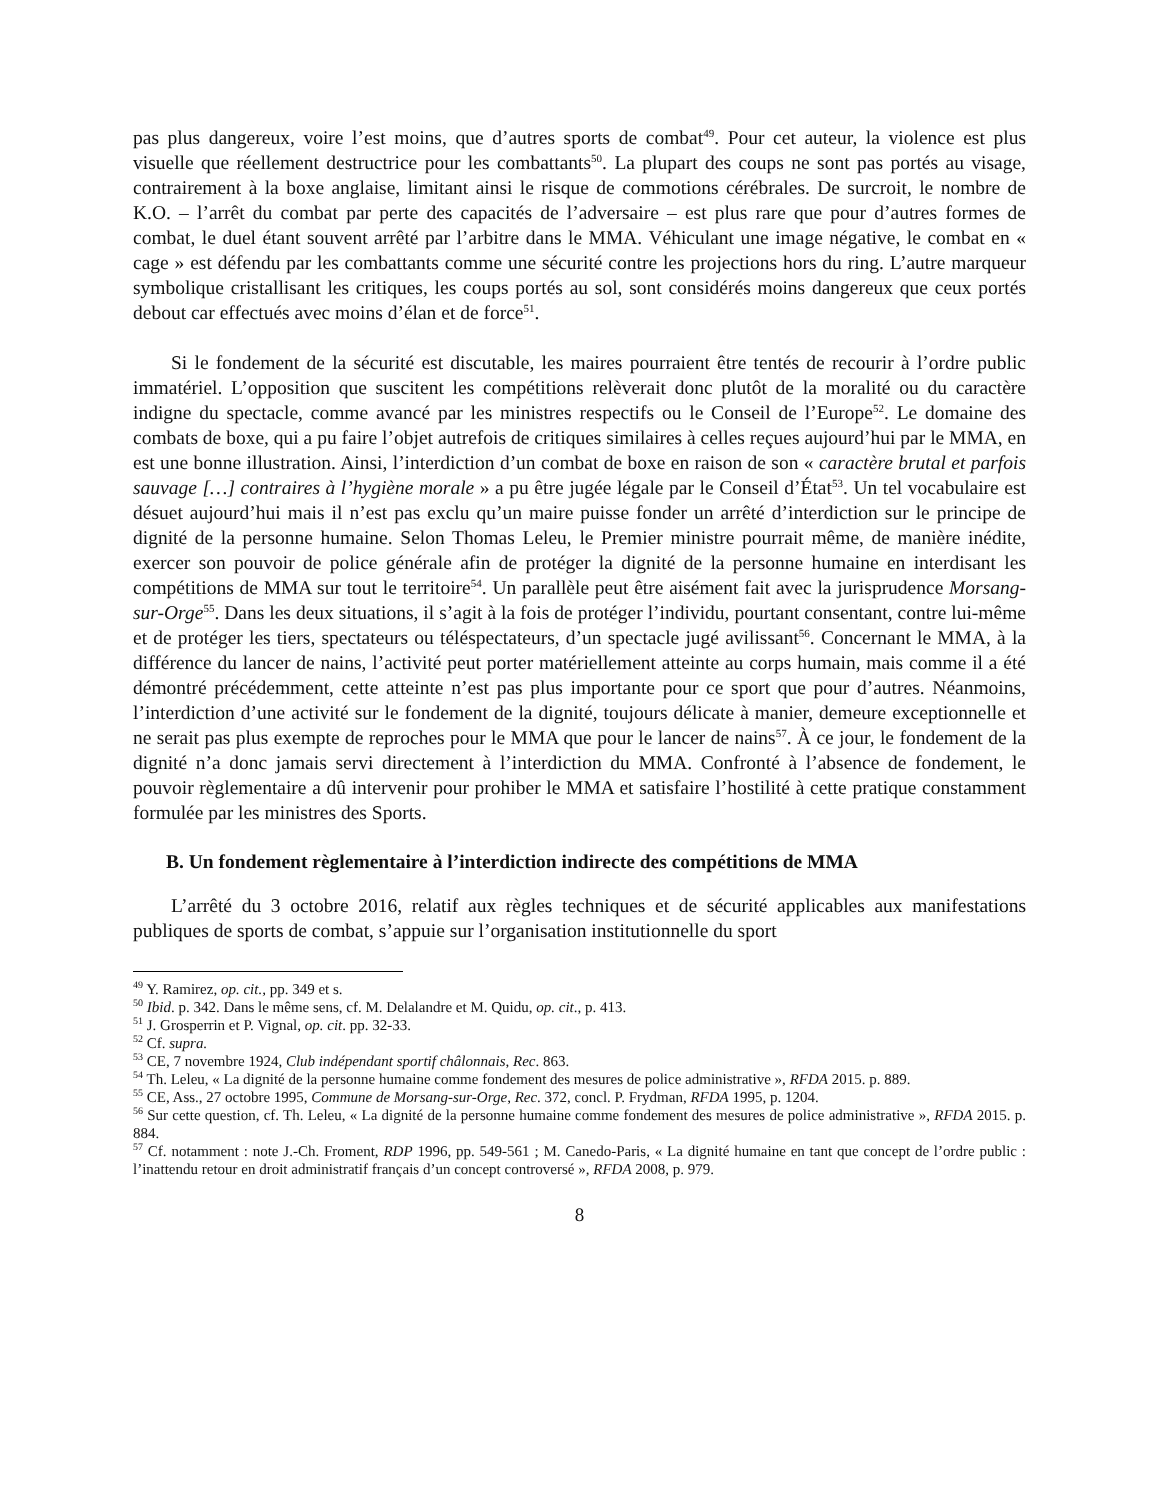pas plus dangereux, voire l’est moins, que d’autres sports de combat<sup>49</sup>. Pour cet auteur, la violence est plus visuelle que réellement destructrice pour les combattants<sup>50</sup>. La plupart des coups ne sont pas portés au visage, contrairement à la boxe anglaise, limitant ainsi le risque de commotions cérébrales. De surcroit, le nombre de K.O. – l’arrêt du combat par perte des capacités de l’adversaire – est plus rare que pour d’autres formes de combat, le duel étant souvent arrêté par l’arbitre dans le MMA. Véhiculant une image négative, le combat en « cage » est défendu par les combattants comme une sécurité contre les projections hors du ring. L’autre marqueur symbolique cristallisant les critiques, les coups portés au sol, sont considérés moins dangereux que ceux portés debout car effectués avec moins d’élan et de force<sup>51</sup>.
Si le fondement de la sécurité est discutable, les maires pourraient être tentés de recourir à l’ordre public immatériel. L’opposition que suscitent les compétitions relèverait donc plutôt de la moralité ou du caractère indigne du spectacle, comme avancé par les ministres respectifs ou le Conseil de l’Europe<sup>52</sup>. Le domaine des combats de boxe, qui a pu faire l’objet autrefois de critiques similaires à celles reçues aujourd’hui par le MMA, en est une bonne illustration. Ainsi, l’interdiction d’un combat de boxe en raison de son « caractère brutal et parfois sauvage […] contraires à l’hygiène morale » a pu être jugée légale par le Conseil d’État<sup>53</sup>. Un tel vocabulaire est désuet aujourd’hui mais il n’est pas exclu qu’un maire puisse fonder un arrêté d’interdiction sur le principe de dignité de la personne humaine. Selon Thomas Leleu, le Premier ministre pourrait même, de manière inédite, exercer son pouvoir de police générale afin de protéger la dignité de la personne humaine en interdisant les compétitions de MMA sur tout le territoire<sup>54</sup>. Un parallèle peut être aisément fait avec la jurisprudence Morsang-sur-Orge<sup>55</sup>. Dans les deux situations, il s’agit à la fois de protéger l’individu, pourtant consentant, contre lui-même et de protéger les tiers, spectateurs ou téléspectateurs, d’un spectacle jugé avilissant<sup>56</sup>. Concernant le MMA, à la différence du lancer de nains, l’activité peut porter matériellement atteinte au corps humain, mais comme il a été démontré précédemment, cette atteinte n’est pas plus importante pour ce sport que pour d’autres. Néanmoins, l’interdiction d’une activité sur le fondement de la dignité, toujours délicate à manier, demeure exceptionnelle et ne serait pas plus exempte de reproches pour le MMA que pour le lancer de nains<sup>57</sup>. À ce jour, le fondement de la dignité n’a donc jamais servi directement à l’interdiction du MMA. Confronté à l’absence de fondement, le pouvoir règlementaire a dû intervenir pour prohiber le MMA et satisfaire l’hostilité à cette pratique constamment formulée par les ministres des Sports.
B. Un fondement règlementaire à l’interdiction indirecte des compétitions de MMA
L’arrêté du 3 octobre 2016, relatif aux règles techniques et de sécurité applicables aux manifestations publiques de sports de combat, s’appuie sur l’organisation institutionnelle du sport
<sup>49</sup> Y. Ramirez, op. cit., pp. 349 et s.
<sup>50</sup> Ibid. p. 342. Dans le même sens, cf. M. Delalandre et M. Quidu, op. cit., p. 413.
<sup>51</sup> J. Grosperrin et P. Vignal, op. cit. pp. 32-33.
<sup>52</sup> Cf. supra.
<sup>53</sup> CE, 7 novembre 1924, Club indépendant sportif châlonnais, Rec. 863.
<sup>54</sup> Th. Leleu, « La dignité de la personne humaine comme fondement des mesures de police administrative », RFDA 2015. p. 889.
<sup>55</sup> CE, Ass., 27 octobre 1995, Commune de Morsang-sur-Orge, Rec. 372, concl. P. Frydman, RFDA 1995, p. 1204.
<sup>56</sup> Sur cette question, cf. Th. Leleu, « La dignité de la personne humaine comme fondement des mesures de police administrative », RFDA 2015. p. 884.
<sup>57</sup> Cf. notamment : note J.-Ch. Froment, RDP 1996, pp. 549-561 ; M. Canedo-Paris, « La dignité humaine en tant que concept de l’ordre public : l’inattendu retour en droit administratif français d’un concept controversé », RFDA 2008, p. 979.
8